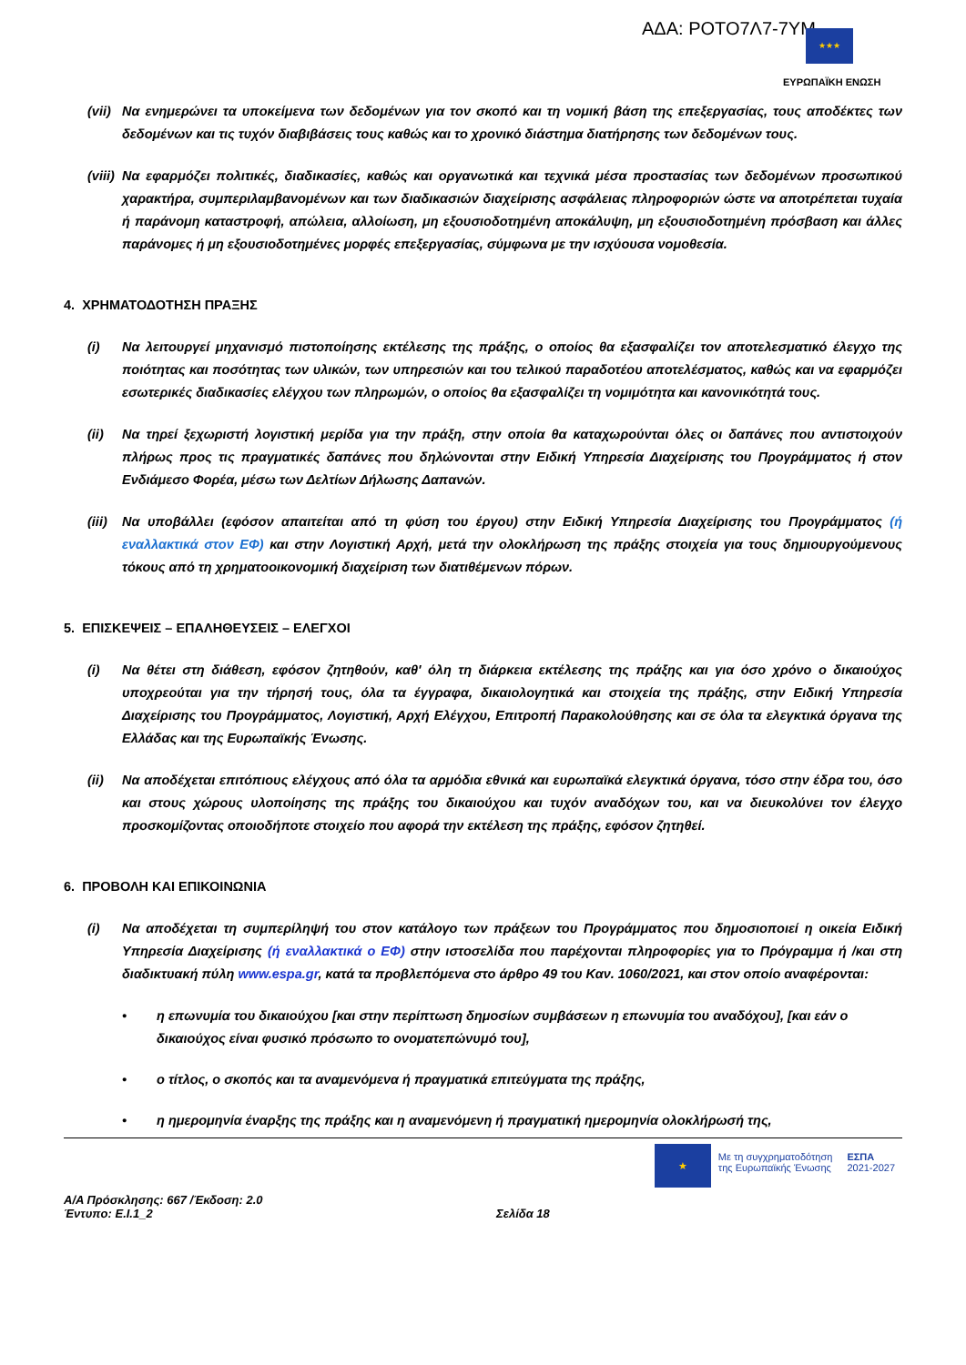ΑΔΑ: ΡΟΤΟ7Λ7-7ΥΜ ★★★
ΕΥΡΩΠΑΪΚΗ ΕΝΩΣΗ
(vii) Να ενημερώνει τα υποκείμενα των δεδομένων για τον σκοπό και τη νομική βάση της επεξεργασίας, τους αποδέκτες των δεδομένων και τις τυχόν διαβιβάσεις τους καθώς και το χρονικό διάστημα διατήρησης των δεδομένων τους.
(viii) Να εφαρμόζει πολιτικές, διαδικασίες, καθώς και οργανωτικά και τεχνικά μέσα προστασίας των δεδομένων προσωπικού χαρακτήρα, συμπεριλαμβανομένων και των διαδικασιών διαχείρισης ασφάλειας πληροφοριών ώστε να αποτρέπεται τυχαία ή παράνομη καταστροφή, απώλεια, αλλοίωση, μη εξουσιοδοτημένη αποκάλυψη, μη εξουσιοδοτημένη πρόσβαση και άλλες παράνομες ή μη εξουσιοδοτημένες μορφές επεξεργασίας, σύμφωνα με την ισχύουσα νομοθεσία.
4. ΧΡΗΜΑΤΟΔΟΤΗΣΗ ΠΡΑΞΗΣ
(i) Να λειτουργεί μηχανισμό πιστοποίησης εκτέλεσης της πράξης, ο οποίος θα εξασφαλίζει τον αποτελεσματικό έλεγχο της ποιότητας και ποσότητας των υλικών, των υπηρεσιών και του τελικού παραδοτέου αποτελέσματος, καθώς και να εφαρμόζει εσωτερικές διαδικασίες ελέγχου των πληρωμών, ο οποίος θα εξασφαλίζει τη νομιμότητα και κανονικότητά τους.
(ii) Να τηρεί ξεχωριστή λογιστική μερίδα για την πράξη, στην οποία θα καταχωρούνται όλες οι δαπάνες που αντιστοιχούν πλήρως προς τις πραγματικές δαπάνες που δηλώνονται στην Ειδική Υπηρεσία Διαχείρισης του Προγράμματος ή στον Ενδιάμεσο Φορέα, μέσω των Δελτίων Δήλωσης Δαπανών.
(iii) Να υποβάλλει (εφόσον απαιτείται από τη φύση του έργου) στην Ειδική Υπηρεσία Διαχείρισης του Προγράμματος (ή εναλλακτικά στον ΕΦ) και στην Λογιστική Αρχή, μετά την ολοκλήρωση της πράξης στοιχεία για τους δημιουργούμενους τόκους από τη χρηματοοικονομική διαχείριση των διατιθέμενων πόρων.
5. ΕΠΙΣΚΕΨΕΙΣ – ΕΠΑΛΗΘΕΥΣΕΙΣ – ΕΛΕΓΧΟΙ
(i) Να θέτει στη διάθεση, εφόσον ζητηθούν, καθ' όλη τη διάρκεια εκτέλεσης της πράξης και για όσο χρόνο ο δικαιούχος υποχρεούται για την τήρησή τους, όλα τα έγγραφα, δικαιολογητικά και στοιχεία της πράξης, στην Ειδική Υπηρεσία Διαχείρισης του Προγράμματος, Λογιστική, Αρχή Ελέγχου, Επιτροπή Παρακολούθησης και σε όλα τα ελεγκτικά όργανα της Ελλάδας και της Ευρωπαϊκής Ένωσης.
(ii) Να αποδέχεται επιτόπιους ελέγχους από όλα τα αρμόδια εθνικά και ευρωπαϊκά ελεγκτικά όργανα, τόσο στην έδρα του, όσο και στους χώρους υλοποίησης της πράξης του δικαιούχου και τυχόν αναδόχων του, και να διευκολύνει τον έλεγχο προσκομίζοντας οποιοδήποτε στοιχείο που αφορά την εκτέλεση της πράξης, εφόσον ζητηθεί.
6. ΠΡΟΒΟΛΗ ΚΑΙ ΕΠΙΚΟΙΝΩΝΙΑ
(i) Να αποδέχεται τη συμπερίληψή του στον κατάλογο των πράξεων του Προγράμματος που δημοσιοποιεί η οικεία Ειδική Υπηρεσία Διαχείρισης (ή εναλλακτικά ο ΕΦ) στην ιστοσελίδα που παρέχονται πληροφορίες για το Πρόγραμμα ή /και στη διαδικτυακή πύλη www.espa.gr, κατά τα προβλεπόμενα στο άρθρο 49 του Καν. 1060/2021, και στον οποίο αναφέρονται:
• η επωνυμία του δικαιούχου [και στην περίπτωση δημοσίων συμβάσεων η επωνυμία του αναδόχου], [και εάν ο δικαιούχος είναι φυσικό πρόσωπο το ονοματεπώνυμό του],
• ο τίτλος, ο σκοπός και τα αναμενόμενα ή πραγματικά επιτεύγματα της πράξης,
• η ημερομηνία έναρξης της πράξης και η αναμενόμενη ή πραγματική ημερομηνία ολοκλήρωσή της,
★
Με τη συγχρηματοδότηση
της Ευρωπαϊκής Ένωσης
ΕΣΠΑ
2021-2027
Α/Α Πρόσκλησης: 667 /Έκδοση: 2.0
Έντυπο: Ε.Ι.1_2 Σελίδα 18